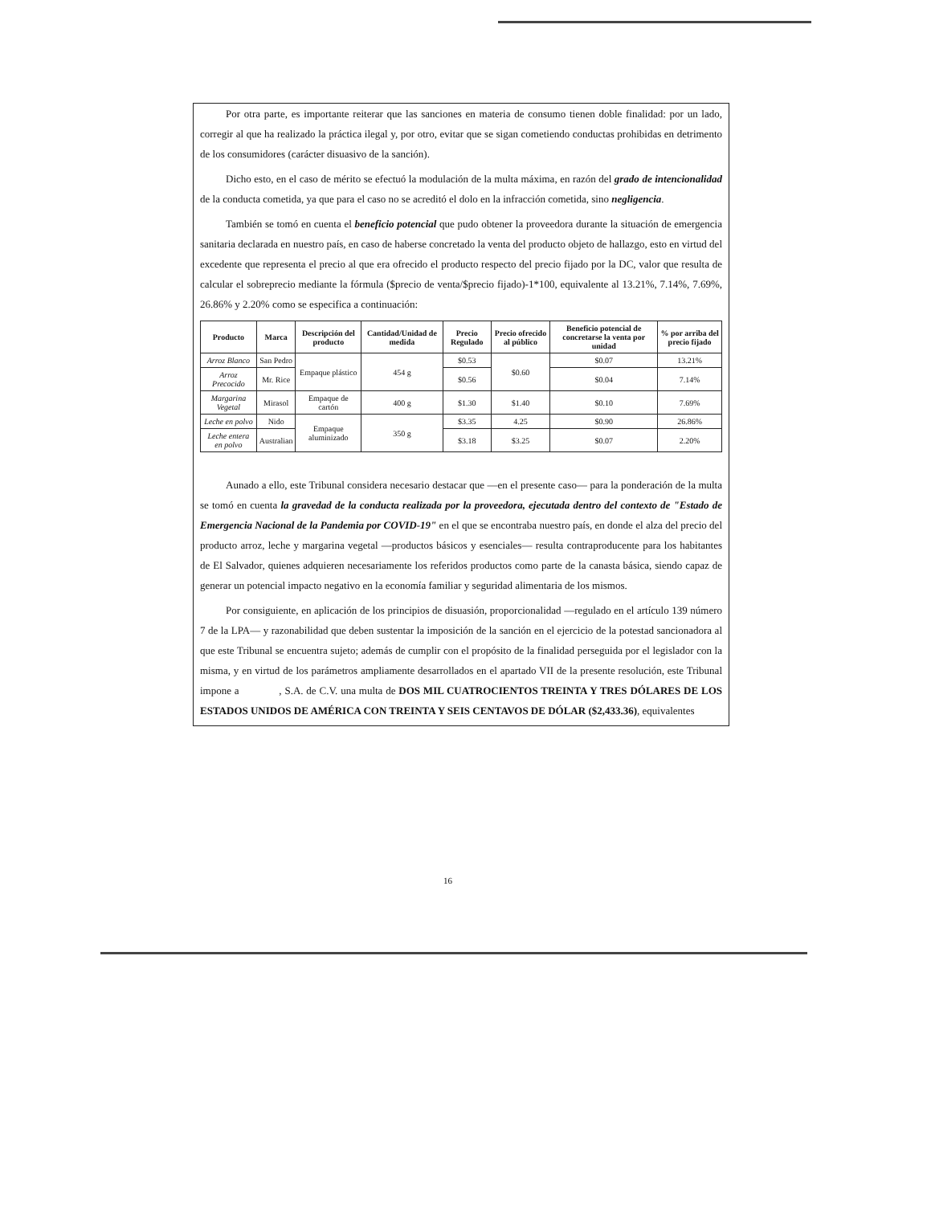Por otra parte, es importante reiterar que las sanciones en materia de consumo tienen doble finalidad: por un lado, corregir al que ha realizado la práctica ilegal y, por otro, evitar que se sigan cometiendo conductas prohibidas en detrimento de los consumidores (carácter disuasivo de la sanción).
Dicho esto, en el caso de mérito se efectuó la modulación de la multa máxima, en razón del grado de intencionalidad de la conducta cometida, ya que para el caso no se acreditó el dolo en la infracción cometida, sino negligencia.
También se tomó en cuenta el beneficio potencial que pudo obtener la proveedora durante la situación de emergencia sanitaria declarada en nuestro país, en caso de haberse concretado la venta del producto objeto de hallazgo, esto en virtud del excedente que representa el precio al que era ofrecido el producto respecto del precio fijado por la DC, valor que resulta de calcular el sobreprecio mediante la fórmula ($precio de venta/$precio fijado)-1*100, equivalente al 13.21%, 7.14%, 7.69%, 26.86% y 2.20% como se especifica a continuación:
| Producto | Marca | Descripción del producto | Cantidad/Unidad de medida | Precio Regulado | Precio ofrecido al público | Beneficio potencial de concretarse la venta por unidad | % por arriba del precio fijado |
| --- | --- | --- | --- | --- | --- | --- | --- |
| Arroz Blanco | San Pedro | Empaque plástico | 454 g | $0.53 | $0.60 | $0.07 | 13.21% |
| Arroz Precocido | Mr. Rice | | | $0.56 | | $0.04 | 7.14% |
| Margarina Vegetal | Mirasol | Empaque de cartón | 400 g | $1.30 | $1.40 | $0.10 | 7.69% |
| Leche en polvo | Nido | Empaque aluminizado | 350 g | $3.35 | 4.25 | $0.90 | 26.86% |
| Leche entera en polvo | Australian | | | $3.18 | $3.25 | $0.07 | 2.20% |
Aunado a ello, este Tribunal considera necesario destacar que —en el presente caso— para la ponderación de la multa se tomó en cuenta la gravedad de la conducta realizada por la proveedora, ejecutada dentro del contexto de "Estado de Emergencia Nacional de la Pandemia por COVID-19" en el que se encontraba nuestro país, en donde el alza del precio del producto arroz, leche y margarina vegetal —productos básicos y esenciales— resulta contraproducente para los habitantes de El Salvador, quienes adquieren necesariamente los referidos productos como parte de la canasta básica, siendo capaz de generar un potencial impacto negativo en la economía familiar y seguridad alimentaria de los mismos.
Por consiguiente, en aplicación de los principios de disuasión, proporcionalidad —regulado en el artículo 139 número 7 de la LPA— y razonabilidad que deben sustentar la imposición de la sanción en el ejercicio de la potestad sancionadora al que este Tribunal se encuentra sujeto; además de cumplir con el propósito de la finalidad perseguida por el legislador con la misma, y en virtud de los parámetros ampliamente desarrollados en el apartado VII de la presente resolución, este Tribunal impone a , S.A. de C.V. una multa de DOS MIL CUATROCIENTOS TREINTA Y TRES DÓLARES DE LOS ESTADOS UNIDOS DE AMÉRICA CON TREINTA Y SEIS CENTAVOS DE DÓLAR ($2,433.36), equivalentes
16